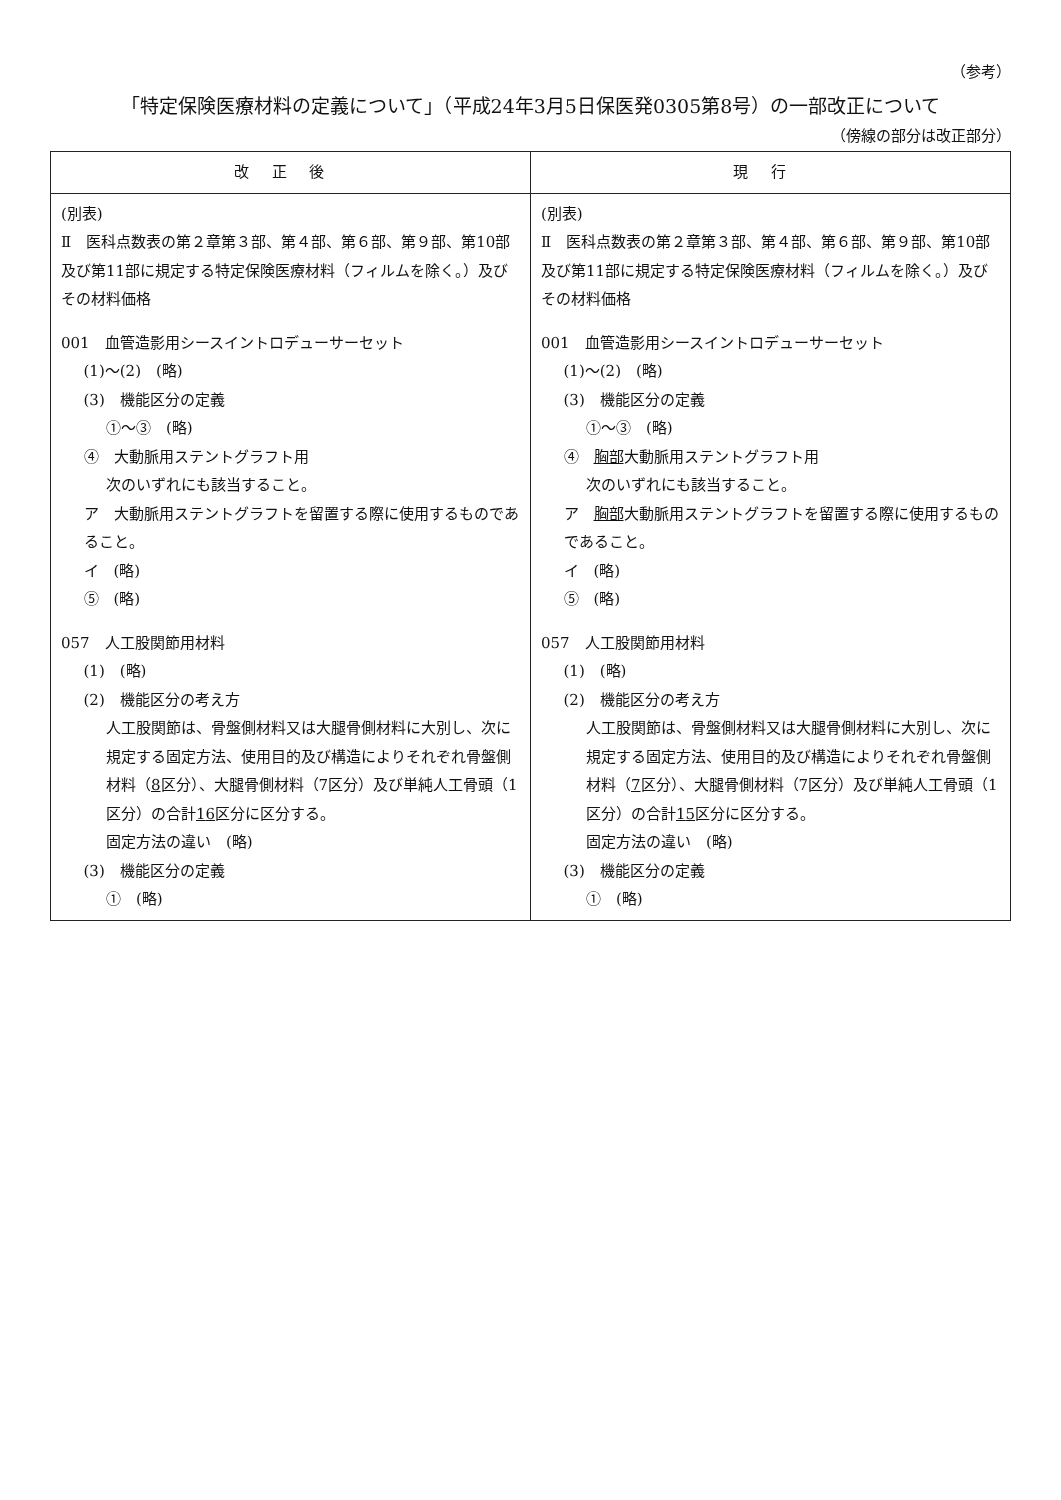（参考）
「特定保険医療材料の定義について」（平成24年3月5日保医発0305第8号）の一部改正について
（傍線の部分は改正部分）
| 改正後 | 現行 |
| --- | --- |
| (別表) Ⅱ 医科点数表の第２章第３部、第４部、第６部、第９部、第10部及び第11部に規定する特定保険医療材料（フィルムを除く。）及びその材料価格 001 血管造影用シースイントロデューサーセット (1)～(2) (略) (3) 機能区分の定義 ①～③ (略) ④ 大動脈用ステントグラフト用 次のいずれにも該当すること。 ア 大動脈用ステントグラフトを留置する際に使用するものであること。 イ (略) ⑤ (略) 057 人工股関節用材料 (1) (略) (2) 機能区分の考え方 人工股関節は、骨盤側材料又は大腿骨側材料に大別し、次に規定する固定方法、使用目的及び構造によりそれぞれ骨盤側材料（ 8 区分）、大腿骨側材料（7区分）及び単純人工骨頭（1区分）の合計 1 6 区分に区分する。 固定方法の違い (略) (3) 機能区分の定義 ① (略) | (別表) Ⅱ 医科点数表の第２章第３部、第４部、第６部、第９部、第10部及び第11部に規定する特定保険医療材料（フィルムを除く。）及びその材料価格 001 血管造影用シースイントロデューサーセット (1)～(2) (略) (3) 機能区分の定義 ①～③ (略) ④ 胸部 大動脈用ステントグラフト用 次のいずれにも該当すること。 ア 胸部 大動脈用ステントグラフトを留置する際に使用するものであること。 イ (略) ⑤ (略) 057 人工股関節用材料 (1) (略) (2) 機能区分の考え方 人工股関節は、骨盤側材料又は大腿骨側材料に大別し、次に規定する固定方法、使用目的及び構造によりそれぞれ骨盤側材料（ 7 区分）、大腿骨側材料（7区分）及び単純人工骨頭（1区分）の合計 1 5 区分に区分する。 固定方法の違い (略) (3) 機能区分の定義 ① (略) |